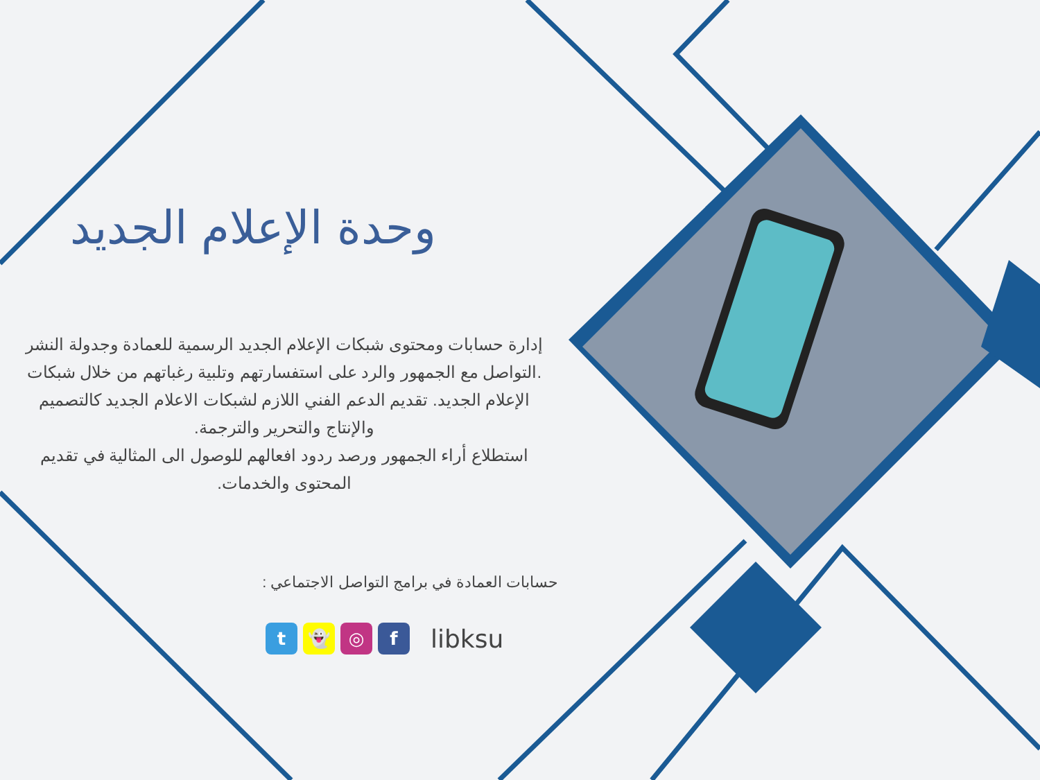وحدة الإعلام الجديد
إدارة حسابات ومحتوى شبكات الإعلام الجديد الرسمية للعمادة وجدولة النشر .التواصل مع الجمهور والرد على استفسارتهم وتلبية رغباتهم من خلال شبكات الإعلام الجديد. تقديم الدعم الفني اللازم لشبكات الاعلام الجديد كالتصميم والإنتاج والتحرير والترجمة.
استطلاع أراء الجمهور ورصد ردود افعالهم للوصول الى المثالية في تقديم المحتوى والخدمات.
حسابات العمادة في برامج التواصل الاجتماعي :
t 👻 ◎ f
libksu